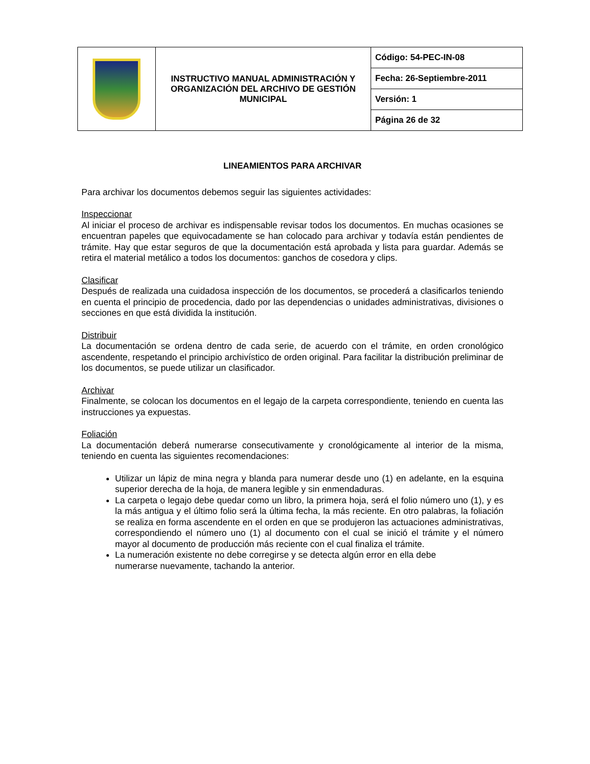| | INSTRUCTIVO MANUAL ADMINISTRACIÓN Y ORGANIZACIÓN DEL ARCHIVO DE GESTIÓN MUNICIPAL | Código: 54-PEC-IN-08 |
| | | Fecha: 26-Septiembre-2011 |
| | | Versión: 1 |
| | | Página 26 de 32 |
LINEAMIENTOS PARA ARCHIVAR
Para archivar los documentos debemos seguir las siguientes actividades:
Inspeccionar
Al iniciar el proceso de archivar es indispensable revisar todos los documentos. En muchas ocasiones se encuentran papeles que equivocadamente se han colocado para archivar y todavía están pendientes de trámite. Hay que estar seguros de que la documentación está aprobada y lista para guardar. Además se retira el material metálico a todos los documentos: ganchos de cosedora y clips.
Clasificar
Después de realizada una cuidadosa inspección de los documentos, se procederá a clasificarlos teniendo en cuenta el principio de procedencia, dado por las dependencias o unidades administrativas, divisiones o secciones en que está dividida la institución.
Distribuir
La documentación se ordena dentro de cada serie, de acuerdo con el trámite, en orden cronológico ascendente, respetando el principio archivístico de orden original. Para facilitar la distribución preliminar de los documentos, se puede utilizar un clasificador.
Archivar
Finalmente, se colocan los documentos en el legajo de la carpeta correspondiente, teniendo en cuenta las instrucciones ya expuestas.
Foliación
La documentación deberá numerarse consecutivamente y cronológicamente al interior de la misma, teniendo en cuenta las siguientes recomendaciones:
Utilizar un lápiz de mina negra y blanda para numerar desde uno (1) en adelante, en la esquina superior derecha de la hoja, de manera legible y sin enmendaduras.
La carpeta o legajo debe quedar como un libro, la primera hoja, será el folio número uno (1), y es la más antigua y el último folio será la última fecha, la más reciente. En otro palabras, la foliación se realiza en forma ascendente en el orden en que se produjeron las actuaciones administrativas, correspondiendo el número uno (1) al documento con el cual se inició el trámite y el número mayor al documento de producción más reciente con el cual finaliza el trámite.
La numeración existente no debe corregirse y se detecta algún error en ella debe
numerarse nuevamente, tachando la anterior.